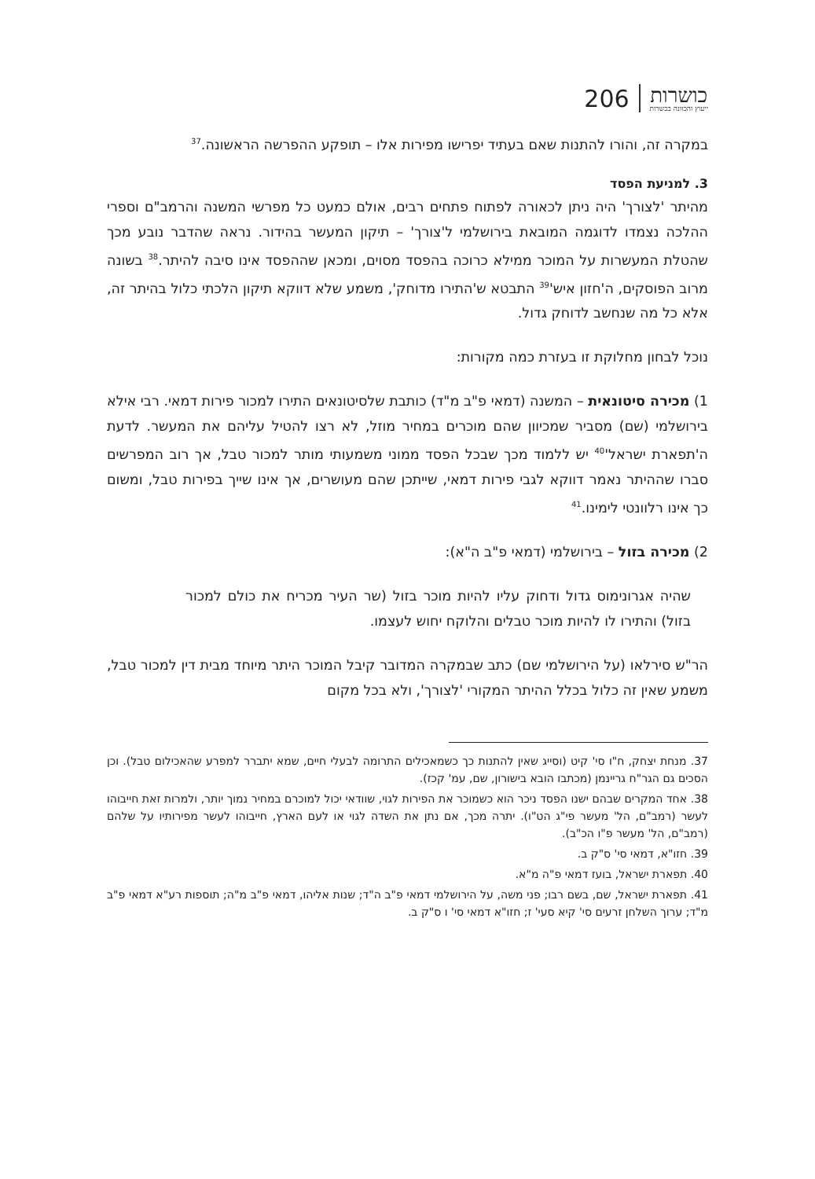206
כושרות
ייעוץ והכוונה בכשרות
במקרה זה, והורו להתנות שאם בעתיד יפרישו מפירות אלו – תופקע ההפרשה הראשונה.<sup>37</sup>
3. למניעת הפסד
מהיתר 'לצורך' היה ניתן לכאורה לפתוח פתחים רבים, אולם כמעט כל מפרשי המשנה והרמב"ם וספרי ההלכה נצמדו לדוגמה המובאת בירושלמי ל'צורך' – תיקון המעשר בהידור. נראה שהדבר נובע מכך שהטלת המעשרות על המוכר ממילא כרוכה בהפסד מסוים, ומכאן שההפסד אינו סיבה להיתר.<sup>38</sup> בשונה מרוב הפוסקים, ה'חזון איש'<sup>39</sup> התבטא ש'התירו מדוחק', משמע שלא דווקא תיקון הלכתי כלול בהיתר זה, אלא כל מה שנחשב לדוחק גדול.
נוכל לבחון מחלוקת זו בעזרת כמה מקורות:
1) מכירה סיטונאית – המשנה (דמאי פ"ב מ"ד) כותבת שלסיטונאים התירו למכור פירות דמאי. רבי אילא בירושלמי (שם) מסביר שמכיוון שהם מוכרים במחיר מוזל, לא רצו להטיל עליהם את המעשר. לדעת ה'תפארת ישראל'<sup>40</sup> יש ללמוד מכך שבכל הפסד ממוני משמעותי מותר למכור טבל, אך רוב המפרשים סברו שההיתר נאמר דווקא לגבי פירות דמאי, שייתכן שהם מעושרים, אך אינו שייך בפירות טבל, ומשום כך אינו רלוונטי לימינו.<sup>41</sup>
2) מכירה בזול – בירושלמי (דמאי פ"ב ה"א):
שהיה אגרונימוס גדול ודחוק עליו להיות מוכר בזול (שר העיר מכריח את כולם למכור בזול) והתירו לו להיות מוכר טבלים והלוקח יחוש לעצמו.
הר"ש סירלאו (על הירושלמי שם) כתב שבמקרה המדובר קיבל המוכר היתר מיוחד מבית דין למכור טבל, משמע שאין זה כלול בכלל ההיתר המקורי 'לצורך', ולא בכל מקום
37. מנחת יצחק, ח"ו סי' קיט (וסייג שאין להתנות כך כשמאכילים התרומה לבעלי חיים, שמא יתברר למפרע שהאכילום טבל). וכן הסכים גם הגר"ח גריינמן (מכתבו הובא בישורון, שם, עמ' קכז).
38. אחד המקרים שבהם ישנו הפסד ניכר הוא כשמוכר את הפירות לגוי, שוודאי יכול למוכרם במחיר נמוך יותר, ולמרות זאת חייבוהו לעשר (רמב"ם, הל' מעשר פי"ג הט"ו). יתרה מכך, אם נתן את השדה לגוי או לעם הארץ, חייבוהו לעשר מפירותיו על שלהם (רמב"ם, הל' מעשר פ"ו הכ"ב).
39. חזו"א, דמאי סי' ס"ק ב.
40. תפארת ישראל, בועז דמאי פ"ה מ"א.
41. תפארת ישראל, שם, בשם רבו; פני משה, על הירושלמי דמאי פ"ב ה"ד; שנות אליהו, דמאי פ"ב מ"ה; תוספות רע"א דמאי פ"ב מ"ד; ערוך השלחן זרעים סי' קיא סעי' ז; חזו"א דמאי סי' ו ס"ק ב.